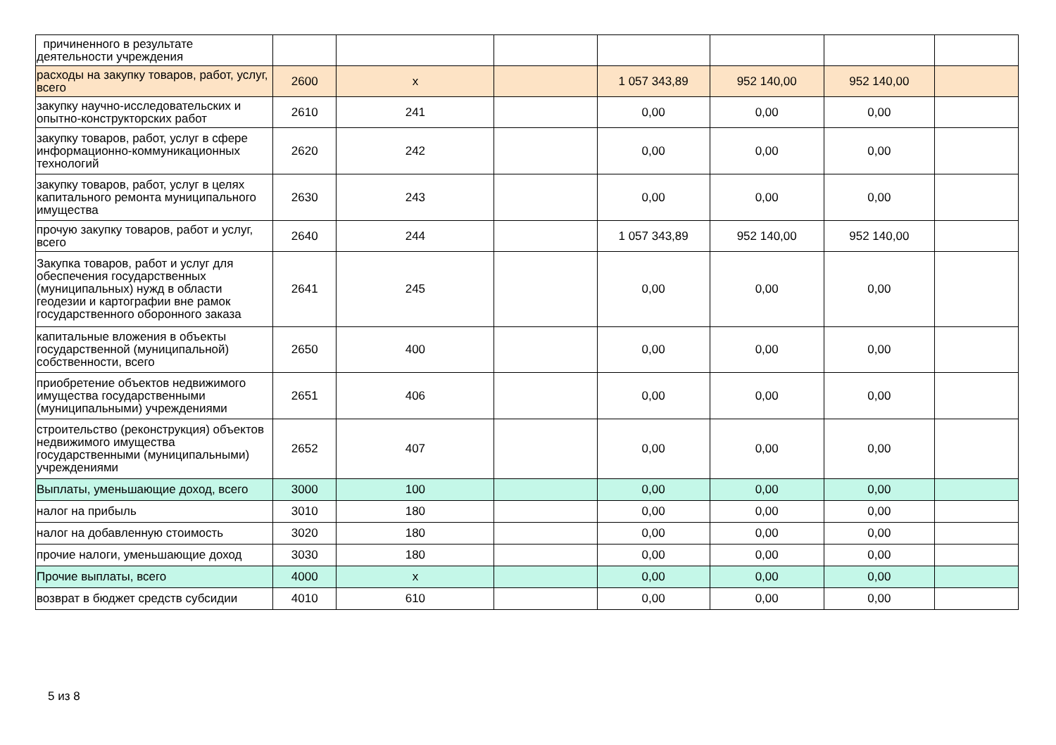| причиненного в результате деятельности учреждения | | | | | | | |
| расходы на закупку товаров, работ, услуг, всего | 2600 | x | | 1 057 343,89 | 952 140,00 | 952 140,00 | |
| закупку научно-исследовательских и опытно-конструкторских работ | 2610 | 241 | | 0,00 | 0,00 | 0,00 | |
| закупку товаров, работ, услуг в сфере информационно-коммуникационных технологий | 2620 | 242 | | 0,00 | 0,00 | 0,00 | |
| закупку товаров, работ, услуг в целях капитального ремонта муниципального имущества | 2630 | 243 | | 0,00 | 0,00 | 0,00 | |
| прочую закупку товаров, работ и услуг, всего | 2640 | 244 | | 1 057 343,89 | 952 140,00 | 952 140,00 | |
| Закупка товаров, работ и услуг для обеспечения государственных (муниципальных) нужд в области геодезии и картографии вне рамок государственного оборонного заказа | 2641 | 245 | | 0,00 | 0,00 | 0,00 | |
| капитальные вложения в объекты государственной (муниципальной) собственности, всего | 2650 | 400 | | 0,00 | 0,00 | 0,00 | |
| приобретение объектов недвижимого имущества государственными (муниципальными) учреждениями | 2651 | 406 | | 0,00 | 0,00 | 0,00 | |
| строительство (реконструкция) объектов недвижимого имущества государственными (муниципальными) учреждениями | 2652 | 407 | | 0,00 | 0,00 | 0,00 | |
| Выплаты, уменьшающие доход, всего | 3000 | 100 | | 0,00 | 0,00 | 0,00 | |
| налог на прибыль | 3010 | 180 | | 0,00 | 0,00 | 0,00 | |
| налог на добавленную стоимость | 3020 | 180 | | 0,00 | 0,00 | 0,00 | |
| прочие налоги, уменьшающие доход | 3030 | 180 | | 0,00 | 0,00 | 0,00 | |
| Прочие выплаты, всего | 4000 | x | | 0,00 | 0,00 | 0,00 | |
| возврат в бюджет средств субсидии | 4010 | 610 | | 0,00 | 0,00 | 0,00 | |
5 из 8